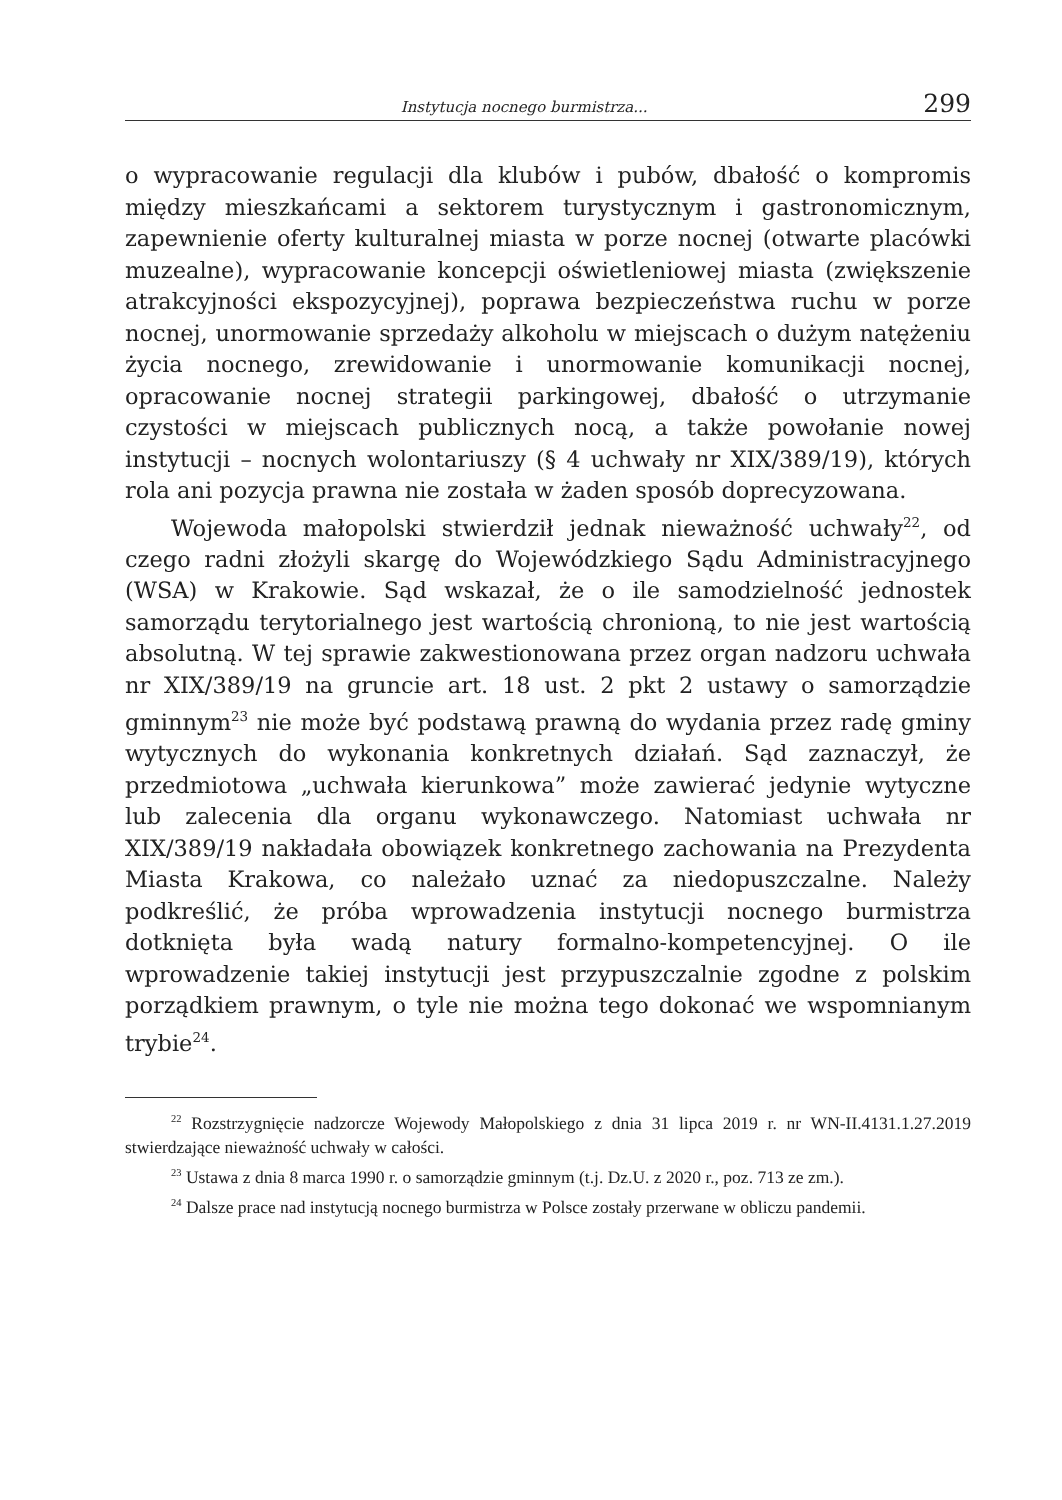Instytucja nocnego burmistrza... 299
o wypracowanie regulacji dla klubów i pubów, dbałość o kompromis między mieszkańcami a sektorem turystycznym i gastronomicznym, zapewnienie oferty kulturalnej miasta w porze nocnej (otwarte placówki muzealne), wypracowanie koncepcji oświetleniowej miasta (zwiększenie atrakcyjności ekspozycyjnej), poprawa bezpieczeństwa ruchu w porze nocnej, unormowanie sprzedaży alkoholu w miejscach o dużym natężeniu życia nocnego, zrewidowanie i unormowanie komunikacji nocnej, opracowanie nocnej strategii parkingowej, dbałość o utrzymanie czystości w miejscach publicznych nocą, a także powołanie nowej instytucji – nocnych wolontariuszy (§ 4 uchwały nr XIX/389/19), których rola ani pozycja prawna nie została w żaden sposób doprecyzowana.
Wojewoda małopolski stwierdził jednak nieważność uchwały<sup>22</sup>, od czego radni złożyli skargę do Wojewódzkiego Sądu Administracyjnego (WSA) w Krakowie. Sąd wskazał, że o ile samodzielność jednostek samorządu terytorialnego jest wartością chronioną, to nie jest wartością absolutną. W tej sprawie zakwestionowana przez organ nadzoru uchwała nr XIX/389/19 na gruncie art. 18 ust. 2 pkt 2 ustawy o samorządzie gminnym<sup>23</sup> nie może być podstawą prawną do wydania przez radę gminy wytycznych do wykonania konkretnych działań. Sąd zaznaczył, że przedmiotowa „uchwała kierunkowa” może zawierać jedynie wytyczne lub zalecenia dla organu wykonawczego. Natomiast uchwała nr XIX/389/19 nakładała obowiązek konkretnego zachowania na Prezydenta Miasta Krakowa, co należało uznać za niedopuszczalne. Należy podkreślić, że próba wprowadzenia instytucji nocnego burmistrza dotknięta była wadą natury formalno-kompetencyjnej. O ile wprowadzenie takiej instytucji jest przypuszczalnie zgodne z polskim porządkiem prawnym, o tyle nie można tego dokonać we wspomnianym trybie<sup>24</sup>.
<sup>22</sup> Rozstrzygnięcie nadzorcze Wojewody Małopolskiego z dnia 31 lipca 2019 r. nr WN-II.4131.1.27.2019 stwierdzające nieważność uchwały w całości.
<sup>23</sup> Ustawa z dnia 8 marca 1990 r. o samorządzie gminnym (t.j. Dz.U. z 2020 r., poz. 713 ze zm.).
<sup>24</sup> Dalsze prace nad instytucją nocnego burmistrza w Polsce zostały przerwane w obliczu pandemii.